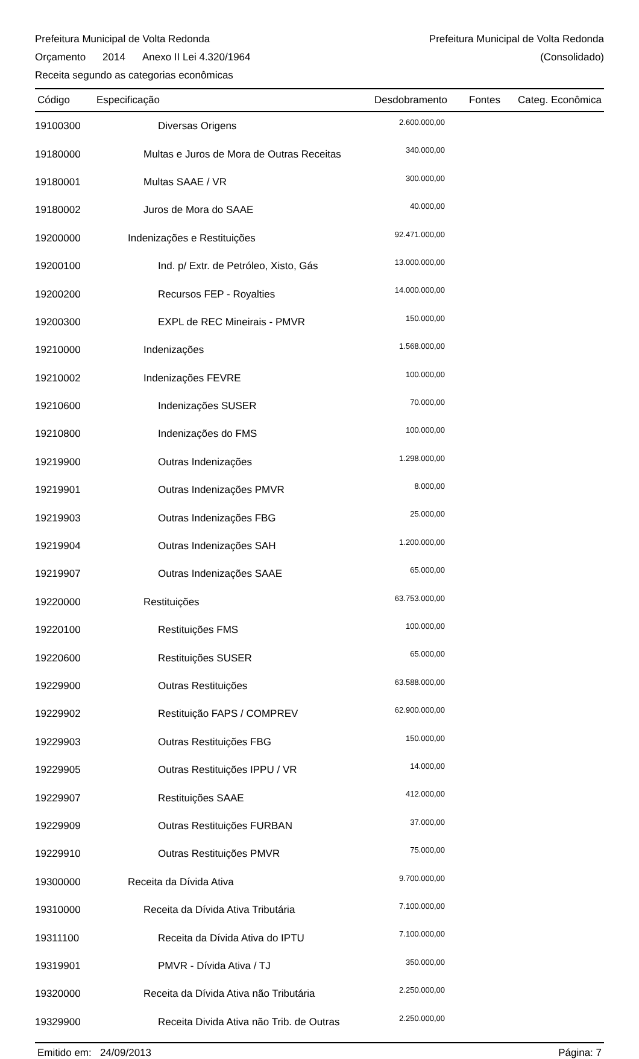Prefeitura Municipal de Volta Redonda
Prefeitura Municipal de Volta Redonda
Orçamento 2014 Anexo II Lei 4.320/1964
(Consolidado)
Receita segundo as categorias econômicas
| Código | Especificação | Desdobramento | Fontes | Categ. Econômica |
| --- | --- | --- | --- | --- |
| 19100300 | Diversas Origens | 2.600.000,00 | | |
| 19180000 | Multas e Juros de Mora de Outras Receitas | 340.000,00 | | |
| 19180001 | Multas SAAE / VR | 300.000,00 | | |
| 19180002 | Juros de Mora do SAAE | 40.000,00 | | |
| 19200000 | Indenizações e Restituições | 92.471.000,00 | | |
| 19200100 | Ind. p/ Extr. de Petróleo, Xisto, Gás | 13.000.000,00 | | |
| 19200200 | Recursos FEP - Royalties | 14.000.000,00 | | |
| 19200300 | EXPL de REC Mineirais - PMVR | 150.000,00 | | |
| 19210000 | Indenizações | 1.568.000,00 | | |
| 19210002 | Indenizações FEVRE | 100.000,00 | | |
| 19210600 | Indenizações SUSER | 70.000,00 | | |
| 19210800 | Indenizações do FMS | 100.000,00 | | |
| 19219900 | Outras Indenizações | 1.298.000,00 | | |
| 19219901 | Outras Indenizações PMVR | 8.000,00 | | |
| 19219903 | Outras Indenizações FBG | 25.000,00 | | |
| 19219904 | Outras Indenizações SAH | 1.200.000,00 | | |
| 19219907 | Outras Indenizações SAAE | 65.000,00 | | |
| 19220000 | Restituições | 63.753.000,00 | | |
| 19220100 | Restituições FMS | 100.000,00 | | |
| 19220600 | Restituições SUSER | 65.000,00 | | |
| 19229900 | Outras Restituições | 63.588.000,00 | | |
| 19229902 | Restituição FAPS / COMPREV | 62.900.000,00 | | |
| 19229903 | Outras Restituições FBG | 150.000,00 | | |
| 19229905 | Outras Restituições IPPU / VR | 14.000,00 | | |
| 19229907 | Restituições SAAE | 412.000,00 | | |
| 19229909 | Outras Restituições FURBAN | 37.000,00 | | |
| 19229910 | Outras Restituições PMVR | 75.000,00 | | |
| 19300000 | Receita da Dívida Ativa | 9.700.000,00 | | |
| 19310000 | Receita da Dívida Ativa Tributária | 7.100.000,00 | | |
| 19311100 | Receita da Dívida Ativa do IPTU | 7.100.000,00 | | |
| 19319901 | PMVR - Dívida Ativa / TJ | 350.000,00 | | |
| 19320000 | Receita da Dívida Ativa não Tributária | 2.250.000,00 | | |
| 19329900 | Receita Divida Ativa não Trib. de Outras | 2.250.000,00 | | |
Emitido em: 24/09/2013 Página: 7